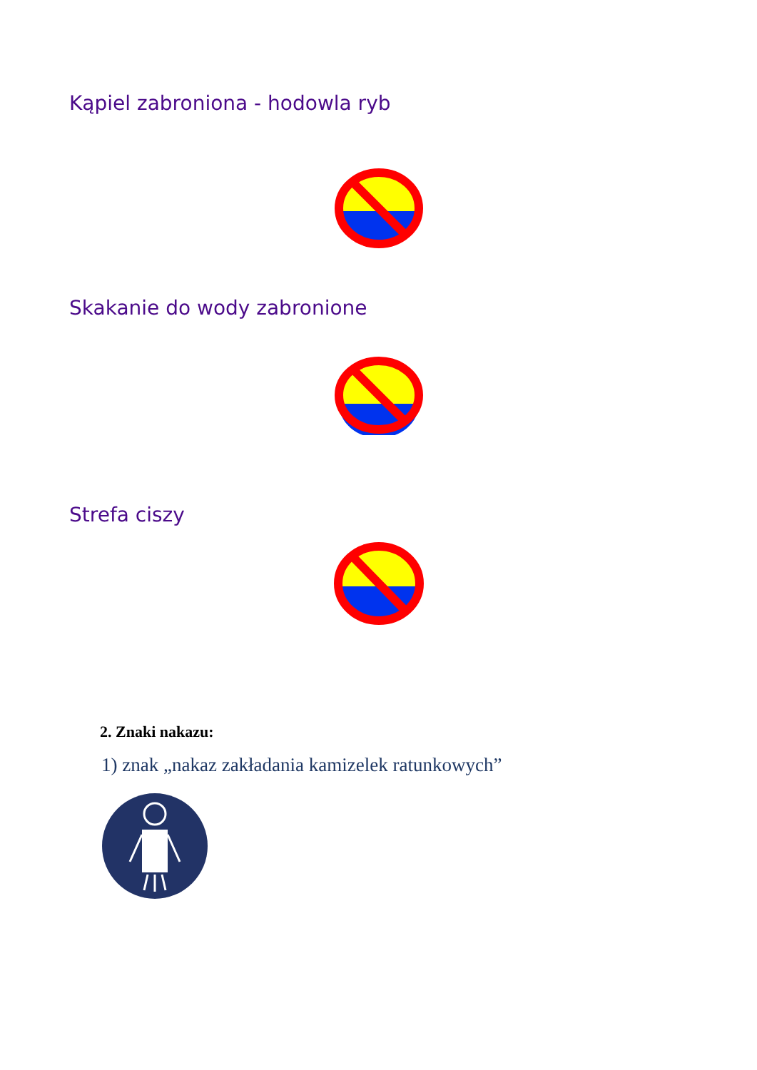Kąpiel zabroniona - hodowla ryb
Skakanie do wody zabronione
Strefa ciszy
2. Znaki nakazu:
1) znak „nakaz zakładania kamizelek ratunkowych”